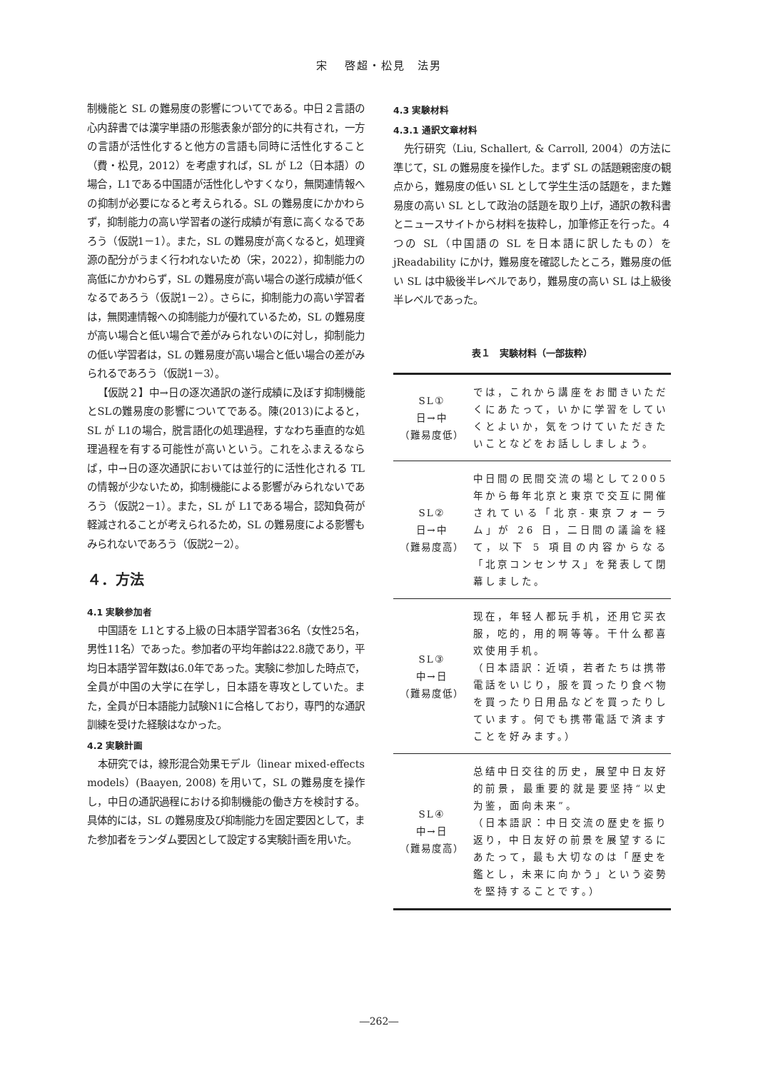宋　 啓超・松見　法男
制機能と SL の難易度の影響についてである。中日２言語の心内辞書では漢字単語の形態表象が部分的に共有され，一方の言語が活性化すると他方の言語も同時に活性化すること（費・松見，2012）を考慮すれば，SL が L2（日本語）の場合，L1である中国語が活性化しやすくなり，無関連情報への抑制が必要になると考えられる。SL の難易度にかかわらず，抑制能力の高い学習者の遂行成績が有意に高くなるであろう（仮説1－1）。また，SL の難易度が高くなると，処理資源の配分がうまく行われないため（宋，2022），抑制能力の高低にかかわらず，SL の難易度が高い場合の遂行成績が低くなるであろう（仮説1－2）。さらに，抑制能力の高い学習者は，無関連情報への抑制能力が優れているため，SL の難易度が高い場合と低い場合で差がみられないのに対し，抑制能力の低い学習者は，SL の難易度が高い場合と低い場合の差がみられるであろう（仮説1－3）。
【仮説２】中→日の逐次通訳の遂行成績に及ぼす抑制機能とSLの難易度の影響についてである。陳(2013)によると，SL が L1の場合，脱言語化の処理過程，すなわち垂直的な処理過程を有する可能性が高いという。これをふまえるならば，中→日の逐次通訳においては並行的に活性化される TL の情報が少ないため，抑制機能による影響がみられないであろう（仮説2－1）。また，SL が L1である場合，認知負荷が軽減されることが考えられるため，SL の難易度による影響もみられないであろう（仮説2－2）。
４．方法
4.1 実験参加者
中国語を L1とする上級の日本語学習者36名（女性25名，男性11名）であった。参加者の平均年齢は22.8歳であり，平均日本語学習年数は6.0年であった。実験に参加した時点で，全員が中国の大学に在学し，日本語を専攻としていた。また，全員が日本語能力試験N1に合格しており，専門的な通訳訓練を受けた経験はなかった。
4.2 実験計画
本研究では，線形混合効果モデル（linear mixed-effects models）(Baayen, 2008) を用いて，SL の難易度を操作し，中日の通訳過程における抑制機能の働き方を検討する。具体的には，SL の難易度及び抑制能力を固定要因として，また参加者をランダム要因として設定する実験計画を用いた。
4.3 実験材料
4.3.1 通訳文章材料
先行研究（Liu, Schallert, & Carroll, 2004）の方法に準じて，SL の難易度を操作した。まず SL の話題親密度の観点から，難易度の低い SL として学生生活の話題を，また難易度の高い SL として政治の話題を取り上げ，通訳の教科書とニュースサイトから材料を抜粋し，加筆修正を行った。４つの SL（中国語の SL を日本語に訳したもの）を jReadability にかけ，難易度を確認したところ，難易度の低い SL は中級後半レベルであり，難易度の高い SL は上級後半レベルであった。
表１　実験材料（一部抜粋）
| SL① 日→中 （難易度低） | では，これから講座をお聞きいただくにあたって，いかに学習をしていくとよいか，気をつけていただきたいことなどをお話ししましょう。 |
| SL② 日→中 （難易度高） | 中日間の民間交流の場として2005 年から毎年北京と東京で交互に開催されている「北京-東京フォーラム」が 26 日，二日間の議論を経て，以下 5 項目の内容からなる「北京コンセンサス」を発表して閉幕しました。 |
| SL③ 中→日 （難易度低） | 现在，年轻人都玩手机，还用它买衣服，吃的，用的啊等等。干什么都喜欢使用手机。 （日本語訳：近頃，若者たちは携帯電話をいじり，服を買ったり食べ物を買ったり日用品などを買ったりしています。何でも携帯電話で済ますことを好みます。） |
| SL④ 中→日 （難易度高） | 总结中日交往的历史，展望中日友好的前景，最重要的就是要坚持“以史为鉴，面向未来”。 （日本語訳：中日交流の歴史を振り返り，中日友好の前景を展望するにあたって，最も大切なのは「歴史を鑑とし，未来に向かう」という姿勢を堅持することです。） |
―262―